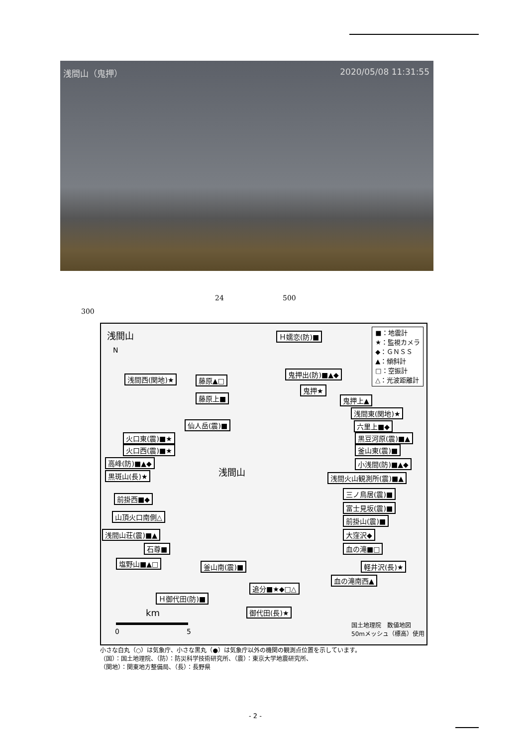浅間山（鬼押） 2020/05/08 11:31:55
24 500
300
浅間山
N
■：地震計
★：監視カメラ
◆：ＧＮＳＳ
▲：傾斜計
□：空振計
△：光波距離計
Ｈ嬬恋(防)■
浅間西(関地)★ 藤原▲□
鬼押出(防)■▲◆
鬼押★
藤原上■ 鬼押上▲
浅間東(関地)★
仙人岳(震)■ 六里上■◆
火口東(震)■★ 黒豆河原(震)■▲
火口西(震)■★ 釜山東(震)■
高峰(防)■▲◆ 小浅間(防)■▲◆
浅間山
黒斑山(長)★ 浅間火山観測所(震)■▲
前掛西■◆
三ノ鳥居(震)■
富士見坂(震)■
山頂火口南側△ 前掛山(震)■
浅間山荘(震)■▲ 大窪沢◆
石尊■ 血の滝■□
塩野山■▲□ 釜山南(震)■ 軽井沢(長)★
血の滝南西▲
追分■★◆□△
Ｈ御代田(防)■
御代田(長)★
km
0 5
国土地理院　数値地図
50mメッシュ（標高）使用
小さな白丸（○）は気象庁、小さな黒丸（●）は気象庁以外の機関の観測点位置を示しています。
（国）：国土地理院、（防）：防災科学技術研究所、（震）：東京大学地震研究所、
（関地）：関東地方整備局、（長）：長野県
- 2 -